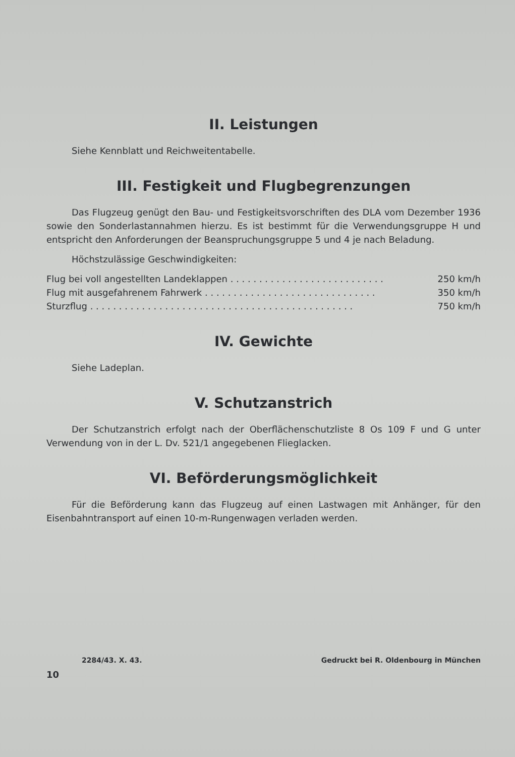II. Leistungen
Siehe Kennblatt und Reichweitentabelle.
III. Festigkeit und Flugbegrenzungen
Das Flugzeug genügt den Bau- und Festigkeitsvorschriften des DLA vom Dezember 1936 sowie den Sonderlastannahmen hierzu. Es ist bestimmt für die Verwendungsgruppe H und entspricht den Anforderungen der Beanspruchungsgruppe 5 und 4 je nach Beladung.
Höchstzulässige Geschwindigkeiten:
Flug bei voll angestellten Landeklappen . . . . . . . . . . . . . . . . . . . . . . . . . . . 250 km/h
Flug mit ausgefahrenem Fahrwerk . . . . . . . . . . . . . . . . . . . . . . . . . . . . . . 350 km/h
Sturzflug . . . . . . . . . . . . . . . . . . . . . . . . . . . . . . . . . . . . . . . . . . . . . . 750 km/h
IV. Gewichte
Siehe Ladeplan.
V. Schutzanstrich
Der Schutzanstrich erfolgt nach der Oberflächenschutzliste 8 Os 109 F und G unter Verwendung von in der L. Dv. 521/1 angegebenen Flieglacken.
VI. Beförderungsmöglichkeit
Für die Beförderung kann das Flugzeug auf einen Lastwagen mit Anhänger, für den Eisenbahntransport auf einen 10-m-Rungenwagen verladen werden.
2284/43. X. 43. Gedruckt bei R. Oldenbourg in München
10